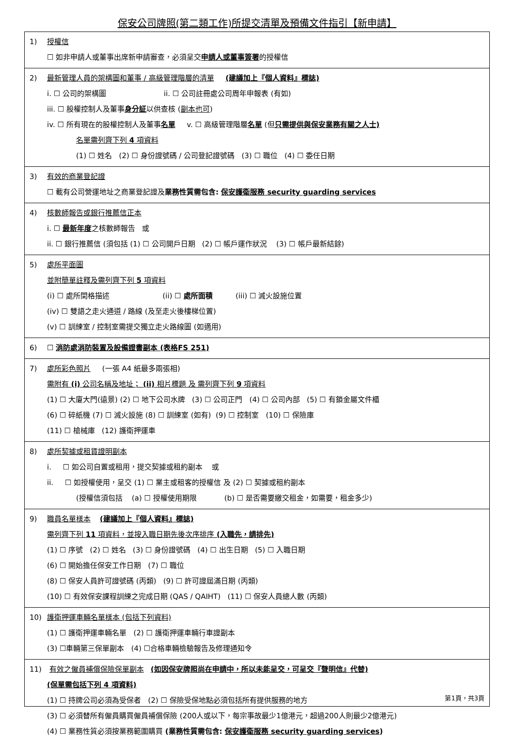保安公司牌照(第二類工作)所提交清單及預備文件指引【新申請】
1) 授權信
☐ 如非申請人或董事出席新申請審查，必須呈交申請人或董事簽署的授權信
2) 最新管理人員的架構圖和董事 / 高級管理階層的清單 (建議加上『個人資料』標誌)
i. ☐ 公司的架構圖 ii. ☐ 公司註冊處公司周年申報表 (有如)
iii. ☐ 股權控制人及董事身分証以供查核 (副本也可)
iv. ☐ 所有現在的股權控制人及董事名單 v. ☐ 高級管理階層名單 (但只需提供與保安業務有關之人士)
名單需列齊下列 4 項資料
(1) ☐ 姓名 (2) ☐ 身份證號碼 / 公司登記證號碼 (3) ☐ 職位 (4) ☐ 委任日期
3) 有效的商業登記證
☐ 載有公司營運地址之商業登記證及業務性質需包含: 保安護衛服務 security guarding services
4) 核數師報告或銀行推薦信正本
i. ☐ 最新年度之核數師報告 或
ii. ☐ 銀行推薦信 (須包括 (1) ☐ 公司開戶日期 (2) ☐ 帳戶運作狀況 (3) ☐ 帳戶最新結餘)
5) 處所平面圖
並附簡單註釋及需列齊下列 5 項資料
(i) ☐ 處所間格描述 (ii) ☐ 處所面積 (iii) ☐ 滅火設施位置
(iv) ☐ 雙語之走火通道 / 路線 (及至走火後樓梯位置)
(v) ☐ 訓練室 / 控制室需提交獨立走火路線圖 (如適用)
6) ☐ 消防處消防裝置及設備證書副本 (表格FS 251)
7) 處所彩色照片 (一張 A4 紙最多兩張相)
需附有 (i) 公司名稱及地址； (ii) 相片標題 及 需列齊下列 9 項資料
(1) ☐ 大廈大門(遠景) (2) ☐ 地下公司水牌 (3) ☐ 公司正門 (4) ☐ 公司內部 (5) ☐ 有鎖金屬文件櫃
(6) ☐ 碎紙機 (7) ☐ 滅火設施 (8) ☐ 訓練室 (如有) (9) ☐ 控制室 (10) ☐ 保險庫
(11) ☐ 槍械庫 (12) 護衛押運車
8) 處所契據或租賃證明副本
i. ☐ 如公司自置或租用，提交契據或租約副本 或
ii. ☐ 如授權使用，呈交 (1) ☐ 業主或租客的授權信 及 (2) ☐ 契據或租約副本
(授權信須包括 (a) ☐ 授權使用期限 (b) ☐ 是否需要繳交租金，如需要，租金多少)
9) 職員名單樣本 (建議加上『個人資料』標誌)
需列齊下列 11 項資料，並按入職日期先後次序排序 (入職先，請排先)
(1) ☐ 序號 (2) ☐ 姓名 (3) ☐ 身份證號碼 (4) ☐ 出生日期 (5) ☐ 入職日期
(6) ☐ 開始擔任保安工作日期 (7) ☐ 職位
(8) ☐ 保安人員許可證號碼 (丙類) (9) ☐ 許可證屆滿日期 (丙類)
(10) ☐ 有效保安課程訓練之完成日期 (QAS / QAIHT) (11) ☐ 保安人員總人數 (丙類)
10) 護衛押運車輛名單樣本 (包括下列資料)
(1) ☐ 護衛押運車輛名單 (2) ☐ 護衛押運車輛行車證副本
(3) ☐車輛第三保單副本 (4) ☐合格車輛檢驗報告及修理通知令
11) 有效之僱員補償保險保單副本 (如因保安牌照尚在申請中，所以未能呈交，可呈交『聲明信』代替)
(保單需包括下列 4 項資料)
(1) ☐ 持牌公司必須為受保者 (2) ☐ 保險受保地點必須包括所有提供服務的地方
(3) ☐ 必須替所有僱員購買僱員補償保險 (200人或以下，每宗事故最少1億港元，超過200人則最少2億港元)
(4) ☐ 業務性質必須按業務範圍購買 (業務性質需包含: 保安護衛服務 security guarding services)
第1頁，共3頁